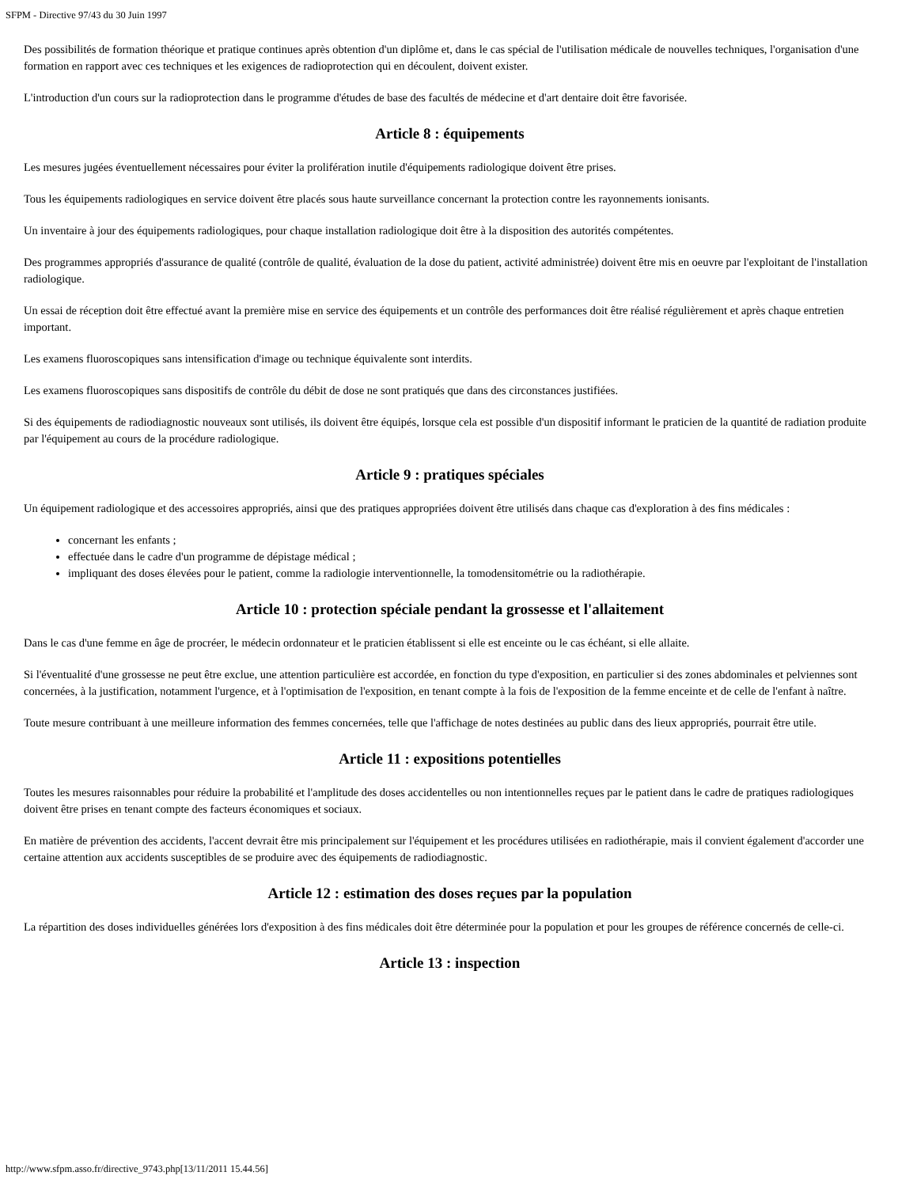SFPM - Directive 97/43 du 30 Juin 1997
Des possibilités de formation théorique et pratique continues après obtention d'un diplôme et, dans le cas spécial de l'utilisation médicale de nouvelles techniques, l'organisation d'une formation en rapport avec ces techniques et les exigences de radioprotection qui en découlent, doivent exister.
L'introduction d'un cours sur la radioprotection dans le programme d'études de base des facultés de médecine et d'art dentaire doit être favorisée.
Article 8 : équipements
Les mesures jugées éventuellement nécessaires pour éviter la prolifération inutile d'équipements radiologique doivent être prises.
Tous les équipements radiologiques en service doivent être placés sous haute surveillance concernant la protection contre les rayonnements ionisants.
Un inventaire à jour des équipements radiologiques, pour chaque installation radiologique doit être à la disposition des autorités compétentes.
Des programmes appropriés d'assurance de qualité (contrôle de qualité, évaluation de la dose du patient, activité administrée) doivent être mis en oeuvre par l'exploitant de l'installation radiologique.
Un essai de réception doit être effectué avant la première mise en service des équipements et un contrôle des performances doit être réalisé régulièrement et après chaque entretien important.
Les examens fluoroscopiques sans intensification d'image ou technique équivalente sont interdits.
Les examens fluoroscopiques sans dispositifs de contrôle du débit de dose ne sont pratiqués que dans des circonstances justifiées.
Si des équipements de radiodiagnostic nouveaux sont utilisés, ils doivent être équipés, lorsque cela est possible d'un dispositif informant le praticien de la quantité de radiation produite par l'équipement au cours de la procédure radiologique.
Article 9 : pratiques spéciales
Un équipement radiologique et des accessoires appropriés, ainsi que des pratiques appropriées doivent être utilisés dans chaque cas d'exploration à des fins médicales :
concernant les enfants ;
effectuée dans le cadre d'un programme de dépistage médical ;
impliquant des doses élevées pour le patient, comme la radiologie interventionnelle, la tomodensitométrie ou la radiothérapie.
Article 10 : protection spéciale pendant la grossesse et l'allaitement
Dans le cas d'une femme en âge de procréer, le médecin ordonnateur et le praticien établissent si elle est enceinte ou le cas échéant, si elle allaite.
Si l'éventualité d'une grossesse ne peut être exclue, une attention particulière est accordée, en fonction du type d'exposition, en particulier si des zones abdominales et pelviennes sont concernées, à la justification, notamment l'urgence, et à l'optimisation de l'exposition, en tenant compte à la fois de l'exposition de la femme enceinte et de celle de l'enfant à naître.
Toute mesure contribuant à une meilleure information des femmes concernées, telle que l'affichage de notes destinées au public dans des lieux appropriés, pourrait être utile.
Article 11 : expositions potentielles
Toutes les mesures raisonnables pour réduire la probabilité et l'amplitude des doses accidentelles ou non intentionnelles reçues par le patient dans le cadre de pratiques radiologiques doivent être prises en tenant compte des facteurs économiques et sociaux.
En matière de prévention des accidents, l'accent devrait être mis principalement sur l'équipement et les procédures utilisées en radiothérapie, mais il convient également d'accorder une certaine attention aux accidents susceptibles de se produire avec des équipements de radiodiagnostic.
Article 12 : estimation des doses reçues par la population
La répartition des doses individuelles générées lors d'exposition à des fins médicales doit être déterminée pour la population et pour les groupes de référence concernés de celle-ci.
Article 13 : inspection
http://www.sfpm.asso.fr/directive_9743.php[13/11/2011 15.44.56]